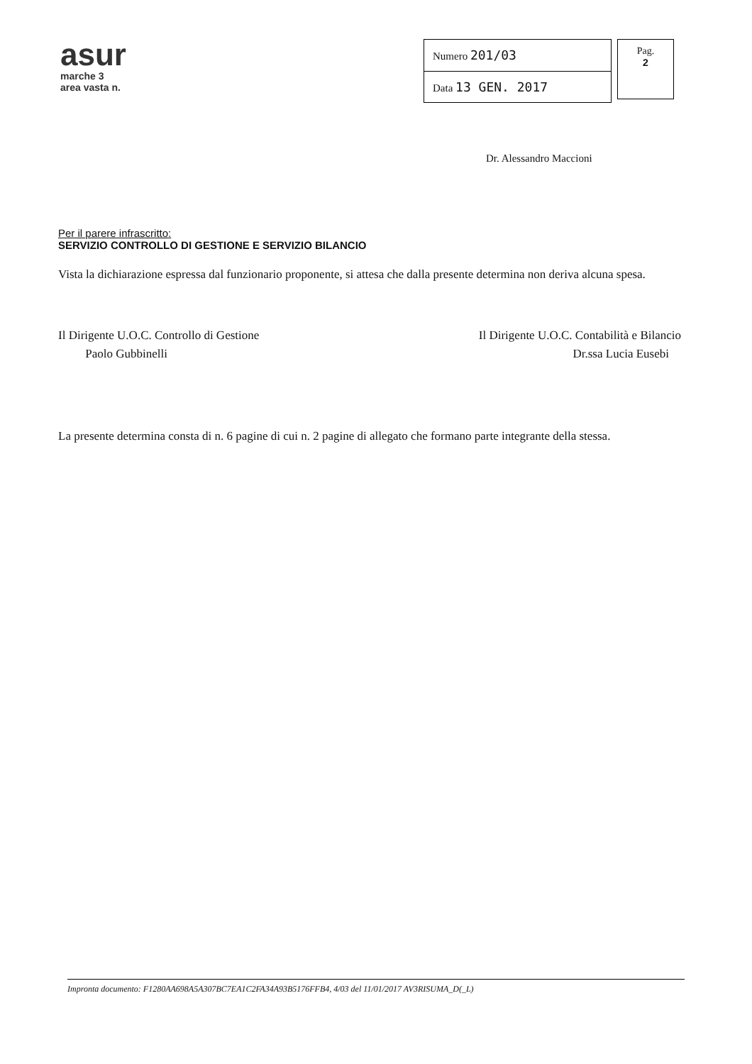asur
marche 3
area vasta n.
| Numero 201/03 |
| Data 13 GEN. 2017 |
Pag.
2
Dr. Alessandro Maccioni
Per il parere infrascritto:
SERVIZIO CONTROLLO DI GESTIONE E SERVIZIO BILANCIO
Vista la dichiarazione espressa dal funzionario proponente, si attesa che dalla presente determina non deriva alcuna spesa.
Il Dirigente U.O.C. Controllo di Gestione
Paolo Gubbinelli
Il Dirigente U.O.C. Contabilità e Bilancio
Dr.ssa Lucia Eusebi
La presente determina consta di n. 6 pagine di cui n. 2 pagine di allegato che formano parte integrante della stessa.
Impronta documento: F1280AA698A5A307BC7EA1C2FA34A93B5176FFB4, 4/03 del 11/01/2017 AV3RISUMA_D(_L)